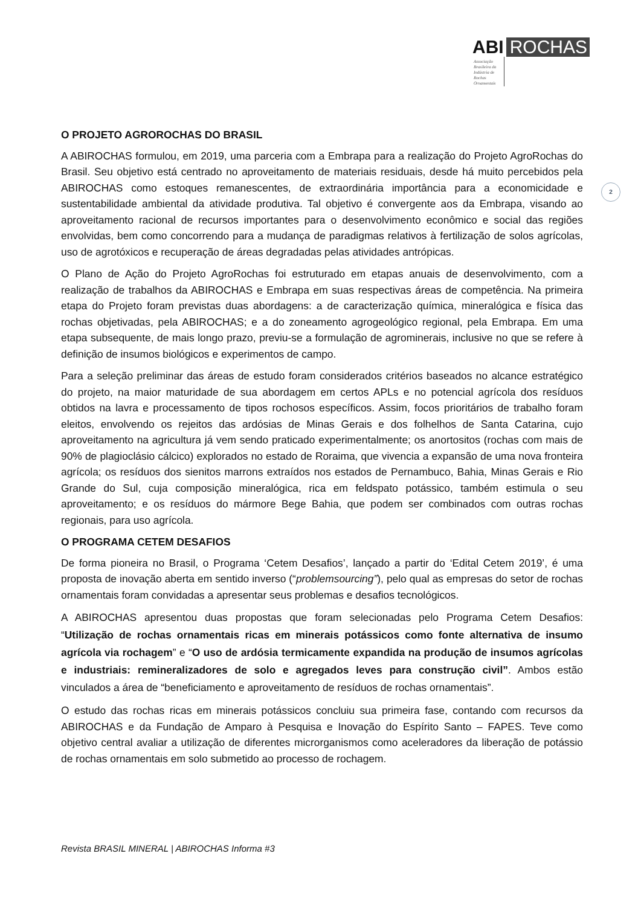ABI ROCHAS
Associação Brasileira da Indústria de Rochas Ornamentais
2
O PROJETO AGROROCHAS DO BRASIL
A ABIROCHAS formulou, em 2019, uma parceria com a Embrapa para a realização do Projeto AgroRochas do Brasil. Seu objetivo está centrado no aproveitamento de materiais residuais, desde há muito percebidos pela ABIROCHAS como estoques remanescentes, de extraordinária importância para a economicidade e sustentabilidade ambiental da atividade produtiva. Tal objetivo é convergente aos da Embrapa, visando ao aproveitamento racional de recursos importantes para o desenvolvimento econômico e social das regiões envolvidas, bem como concorrendo para a mudança de paradigmas relativos à fertilização de solos agrícolas, uso de agrotóxicos e recuperação de áreas degradadas pelas atividades antrópicas.
O Plano de Ação do Projeto AgroRochas foi estruturado em etapas anuais de desenvolvimento, com a realização de trabalhos da ABIROCHAS e Embrapa em suas respectivas áreas de competência. Na primeira etapa do Projeto foram previstas duas abordagens: a de caracterização química, mineralógica e física das rochas objetivadas, pela ABIROCHAS; e a do zoneamento agrogeológico regional, pela Embrapa. Em uma etapa subsequente, de mais longo prazo, previu-se a formulação de agrominerais, inclusive no que se refere à definição de insumos biológicos e experimentos de campo.
Para a seleção preliminar das áreas de estudo foram considerados critérios baseados no alcance estratégico do projeto, na maior maturidade de sua abordagem em certos APLs e no potencial agrícola dos resíduos obtidos na lavra e processamento de tipos rochosos específicos. Assim, focos prioritários de trabalho foram eleitos, envolvendo os rejeitos das ardósias de Minas Gerais e dos folhelhos de Santa Catarina, cujo aproveitamento na agricultura já vem sendo praticado experimentalmente; os anortositos (rochas com mais de 90% de plagioclásio cálcico) explorados no estado de Roraima, que vivencia a expansão de uma nova fronteira agrícola; os resíduos dos sienitos marrons extraídos nos estados de Pernambuco, Bahia, Minas Gerais e Rio Grande do Sul, cuja composição mineralógica, rica em feldspato potássico, também estimula o seu aproveitamento; e os resíduos do mármore Bege Bahia, que podem ser combinados com outras rochas regionais, para uso agrícola.
O PROGRAMA CETEM DESAFIOS
De forma pioneira no Brasil, o Programa ‘Cetem Desafios’, lançado a partir do ‘Edital Cetem 2019’, é uma proposta de inovação aberta em sentido inverso (“problemsourcing”), pelo qual as empresas do setor de rochas ornamentais foram convidadas a apresentar seus problemas e desafios tecnológicos.
A ABIROCHAS apresentou duas propostas que foram selecionadas pelo Programa Cetem Desafios: “Utilização de rochas ornamentais ricas em minerais potássicos como fonte alternativa de insumo agrícola via rochagem” e “O uso de ardósia termicamente expandida na produção de insumos agrícolas e industriais: remineralizadores de solo e agregados leves para construção civil”. Ambos estão vinculados a área de “beneficiamento e aproveitamento de resíduos de rochas ornamentais”.
O estudo das rochas ricas em minerais potássicos concluiu sua primeira fase, contando com recursos da ABIROCHAS e da Fundação de Amparo à Pesquisa e Inovação do Espírito Santo – FAPES. Teve como objetivo central avaliar a utilização de diferentes microrganismos como aceleradores da liberação de potássio de rochas ornamentais em solo submetido ao processo de rochagem.
Revista BRASIL MINERAL | ABIROCHAS Informa #3